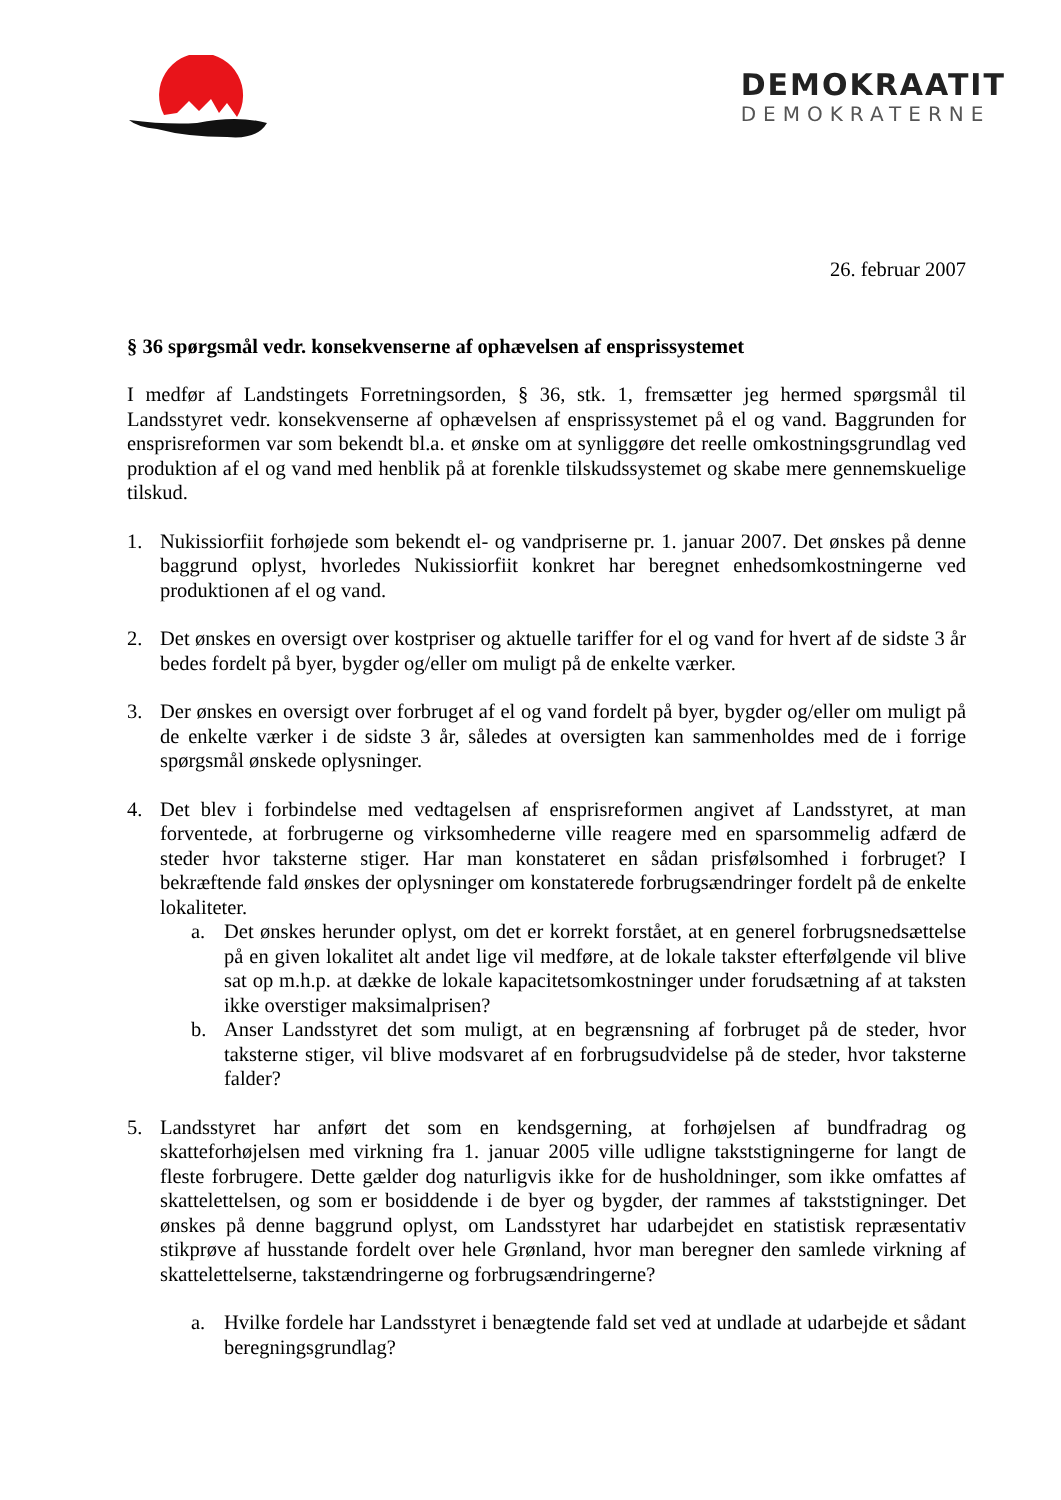DEMOKRAATIT
DEMOKRATERNE
26. februar 2007
§ 36 spørgsmål vedr. konsekvenserne af ophævelsen af ensprissystemet
I medfør af Landstingets Forretningsorden, § 36, stk. 1, fremsætter jeg hermed spørgsmål til Landsstyret vedr. konsekvenserne af ophævelsen af ensprissystemet på el og vand. Baggrunden for ensprisreformen var som bekendt bl.a. et ønske om at synliggøre det reelle omkostningsgrundlag ved produktion af el og vand med henblik på at forenkle tilskudssystemet og skabe mere gennemskuelige tilskud.
1. Nukissiorfiit forhøjede som bekendt el- og vandpriserne pr. 1. januar 2007. Det ønskes på denne baggrund oplyst, hvorledes Nukissiorfiit konkret har beregnet enhedsomkostningerne ved produktionen af el og vand.
2. Det ønskes en oversigt over kostpriser og aktuelle tariffer for el og vand for hvert af de sidste 3 år bedes fordelt på byer, bygder og/eller om muligt på de enkelte værker.
3. Der ønskes en oversigt over forbruget af el og vand fordelt på byer, bygder og/eller om muligt på de enkelte værker i de sidste 3 år, således at oversigten kan sammenholdes med de i forrige spørgsmål ønskede oplysninger.
4. Det blev i forbindelse med vedtagelsen af ensprisreformen angivet af Landsstyret, at man forventede, at forbrugerne og virksomhederne ville reagere med en sparsommelig adfærd de steder hvor taksterne stiger. Har man konstateret en sådan prisfølsomhed i forbruget? I bekræftende fald ønskes der oplysninger om konstaterede forbrugsændringer fordelt på de enkelte lokaliteter.
a. Det ønskes herunder oplyst, om det er korrekt forstået, at en generel forbrugsnedsættelse på en given lokalitet alt andet lige vil medføre, at de lokale takster efterfølgende vil blive sat op m.h.p. at dække de lokale kapacitetsomkostninger under forudsætning af at taksten ikke overstiger maksimalprisen?
b. Anser Landsstyret det som muligt, at en begrænsning af forbruget på de steder, hvor taksterne stiger, vil blive modsvaret af en forbrugsudvidelse på de steder, hvor taksterne falder?
5. Landsstyret har anført det som en kendsgerning, at forhøjelsen af bundfradrag og skatteforhøjelsen med virkning fra 1. januar 2005 ville udligne takststigningerne for langt de fleste forbrugere. Dette gælder dog naturligvis ikke for de husholdninger, som ikke omfattes af skattelettelsen, og som er bosiddende i de byer og bygder, der rammes af takststigninger. Det ønskes på denne baggrund oplyst, om Landsstyret har udarbejdet en statistisk repræsentativ stikprøve af husstande fordelt over hele Grønland, hvor man beregner den samlede virkning af skattelettelserne, takstændringerne og forbrugsændringerne?
a. Hvilke fordele har Landsstyret i benægtende fald set ved at undlade at udarbejde et sådant beregningsgrundlag?